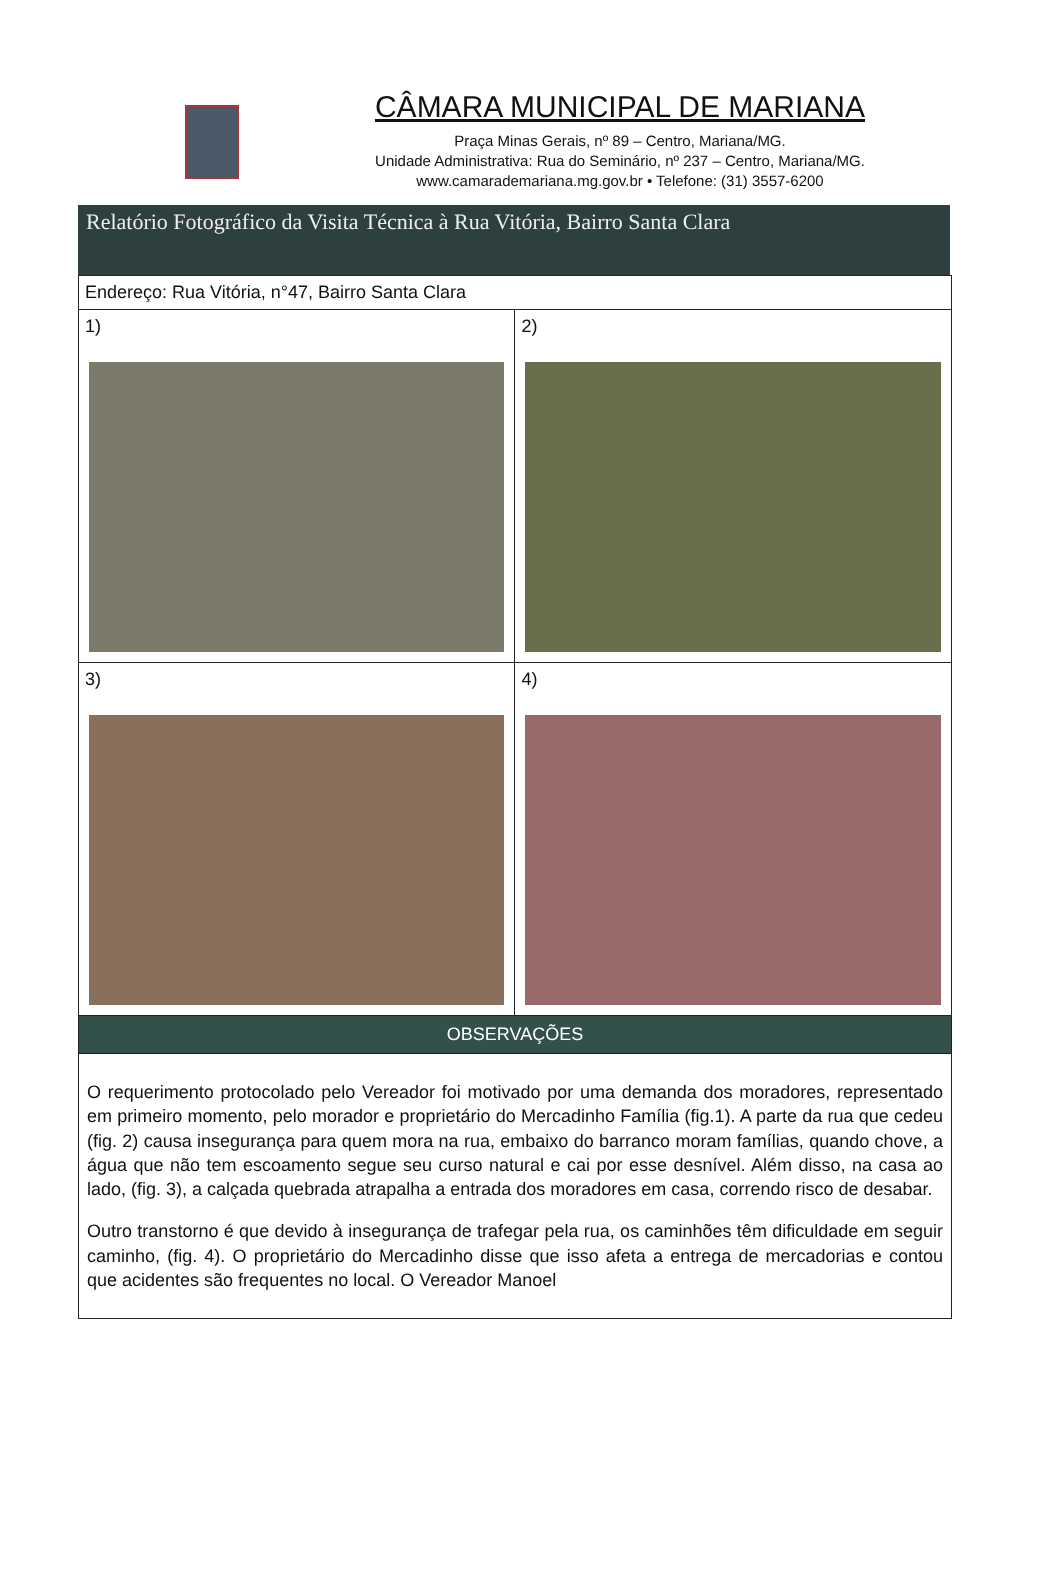CÂMARA MUNICIPAL DE MARIANA
Praça Minas Gerais, nº 89 – Centro, Mariana/MG.
Unidade Administrativa: Rua do Seminário, nº 237 – Centro, Mariana/MG.
www.camarademariana.mg.gov.br • Telefone: (31) 3557-6200
Relatório Fotográfico da Visita Técnica à Rua Vitória, Bairro Santa Clara
| Endereço: Rua Vitória, n°47, Bairro Santa Clara | |
| 1) | 2) |
| 3) | 4) |
| OBSERVAÇÕES | |
| O requerimento protocolado pelo Vereador foi motivado por uma demanda dos moradores, representado em primeiro momento, pelo morador e proprietário do Mercadinho Família (fig.1). A parte da rua que cedeu (fig. 2) causa insegurança para quem mora na rua, embaixo do barranco moram famílias, quando chove, a água que não tem escoamento segue seu curso natural e cai por esse desnível. Além disso, na casa ao lado, (fig. 3), a calçada quebrada atrapalha a entrada dos moradores em casa, correndo risco de desabar. Outro transtorno é que devido à insegurança de trafegar pela rua, os caminhões têm dificuldade em seguir caminho, (fig. 4). O proprietário do Mercadinho disse que isso afeta a entrega de mercadorias e contou que acidentes são frequentes no local. O Vereador Manoel | |